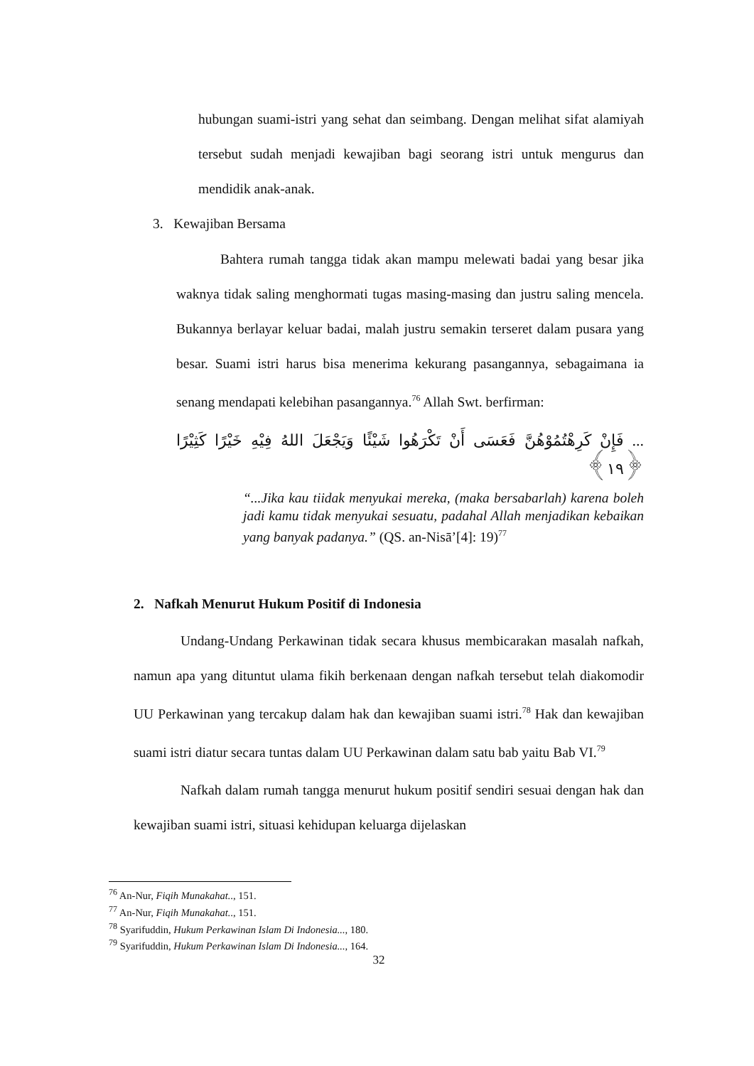hubungan suami-istri yang sehat dan seimbang. Dengan melihat sifat alamiyah tersebut sudah menjadi kewajiban bagi seorang istri untuk mengurus dan mendidik anak-anak.
3. Kewajiban Bersama
Bahtera rumah tangga tidak akan mampu melewati badai yang besar jika waknya tidak saling menghormati tugas masing-masing dan justru saling mencela. Bukannya berlayar keluar badai, malah justru semakin terseret dalam pusara yang besar. Suami istri harus bisa menerima kekurang pasangannya, sebagaimana ia senang mendapati kelebihan pasangannya.<sup>76</sup> Allah Swt. berfirman:
... فَإِنْ كَرِهْتُمُوْهُنَّ فَعَسَى أَنْ تَكْرَهُوا شَيْئًا وَيَجْعَلَ اللهُ فِيْهِ خَيْرًا كَثِيْرًا ﴿١٩﴾
“...Jika kau tiidak menyukai mereka, (maka bersabarlah) karena boleh jadi kamu tidak menyukai sesuatu, padahal Allah menjadikan kebaikan yang banyak padanya.” (QS. an-Nisā’[4]: 19)<sup>77</sup>
2. Nafkah Menurut Hukum Positif di Indonesia
Undang-Undang Perkawinan tidak secara khusus membicarakan masalah nafkah, namun apa yang dituntut ulama fikih berkenaan dengan nafkah tersebut telah diakomodir UU Perkawinan yang tercakup dalam hak dan kewajiban suami istri.<sup>78</sup> Hak dan kewajiban suami istri diatur secara tuntas dalam UU Perkawinan dalam satu bab yaitu Bab VI.<sup>79</sup>
Nafkah dalam rumah tangga menurut hukum positif sendiri sesuai dengan hak dan kewajiban suami istri, situasi kehidupan keluarga dijelaskan
<sup>76</sup> An-Nur, Fiqih Munakahat.., 151.
<sup>77</sup> An-Nur, Fiqih Munakahat.., 151.
<sup>78</sup> Syarifuddin, Hukum Perkawinan Islam Di Indonesia..., 180.
<sup>79</sup> Syarifuddin, Hukum Perkawinan Islam Di Indonesia..., 164.
32